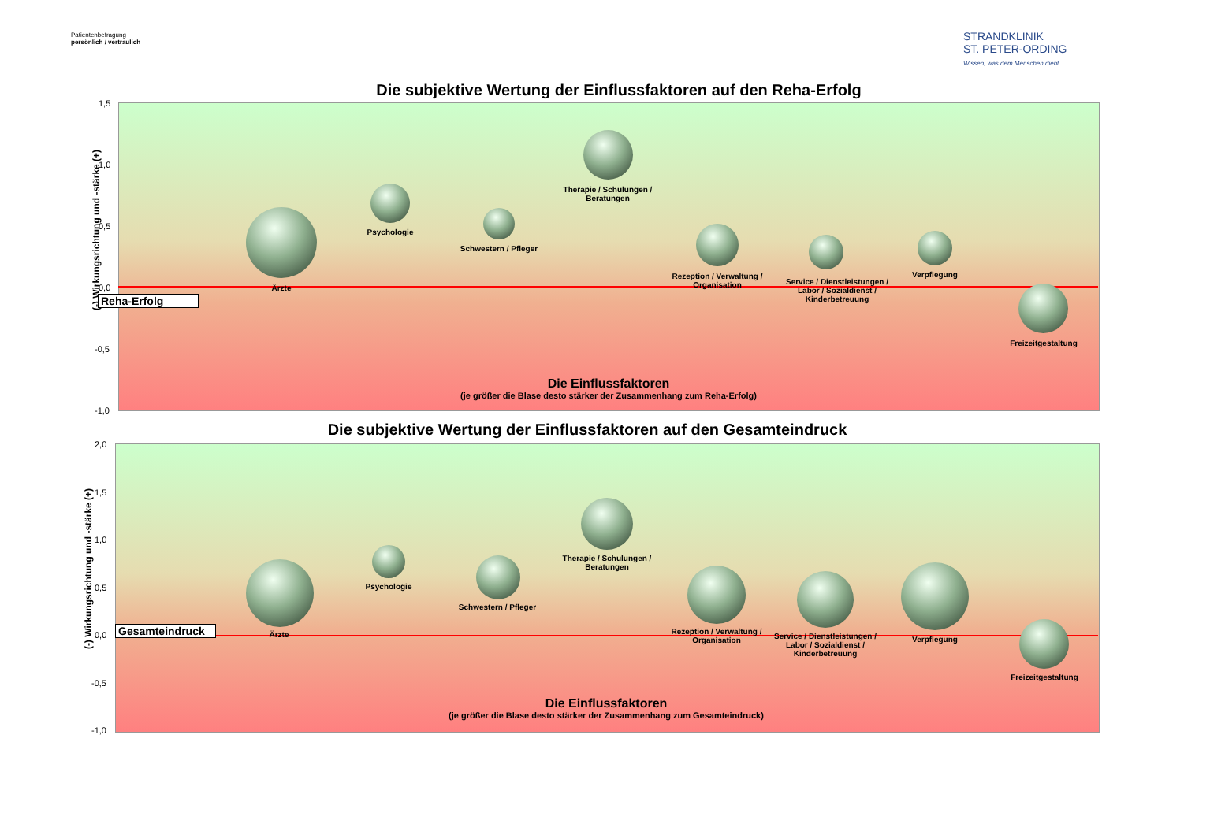Patientenbefragung
persönlich / vertraulich
STRANDKLINIK
ST. PETER-ORDING
Wissen, was dem Menschen dient.
Die subjektive Wertung der Einflussfaktoren auf den Reha-Erfolg
1,5
1,0
0,5
0,0
-0,5
-1,0
(-) Wirkungsrichtung und -stärke (+)
Reha-Erfolg
Ärzte
Psychologie
Schwestern / Pfleger
Therapie / Schulungen / Beratungen
Rezeption / Verwaltung / Organisation
Service / Dienstleistungen / Labor / Sozialdienst / Kinderbetreuung
Verpflegung
Freizeitgestaltung
Die Einflussfaktoren
(je größer die Blase desto stärker der Zusammenhang zum Reha-Erfolg)
Die subjektive Wertung der Einflussfaktoren auf den Gesamteindruck
2,0
1,5
1,0
0,5
0,0
-0,5
-1,0
(-) Wirkungsrichtung und -stärke (+)
Gesamteindruck Ärzte
Psychologie
Schwestern / Pfleger
Therapie / Schulungen / Beratungen
Rezeption / Verwaltung / Organisation
Service / Dienstleistungen / Labor / Sozialdienst / Kinderbetreuung
Verpflegung
Freizeitgestaltung
Die Einflussfaktoren
(je größer die Blase desto stärker der Zusammenhang zum Gesamteindruck)